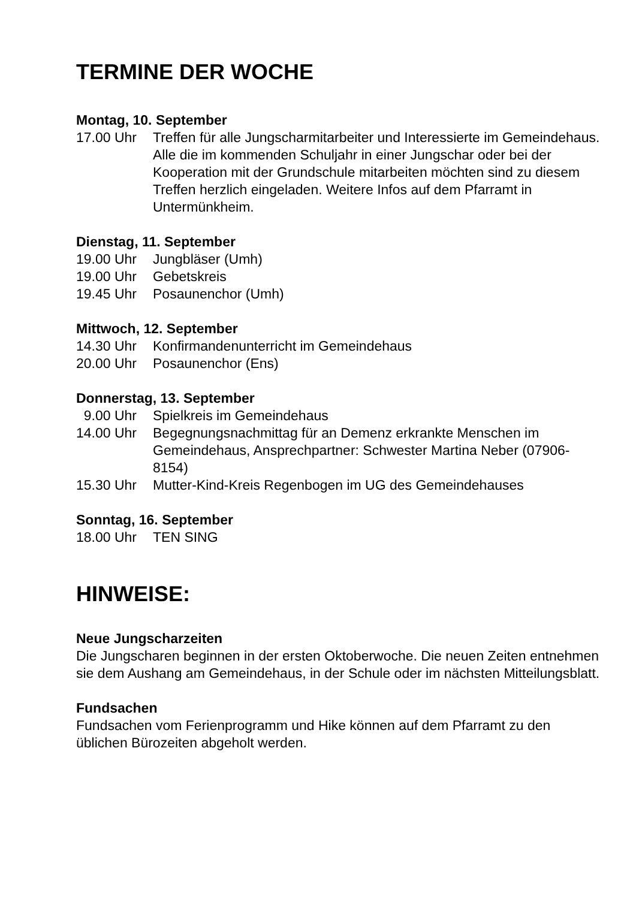TERMINE DER WOCHE
Montag, 10. September
17.00 Uhr Treffen für alle Jungscharmitarbeiter und Interessierte im Gemeindehaus. Alle die im kommenden Schuljahr in einer Jungschar oder bei der Kooperation mit der Grundschule mitarbeiten möchten sind zu diesem Treffen herzlich eingeladen. Weitere Infos auf dem Pfarramt in Untermünkheim.
Dienstag, 11. September
19.00 Uhr Jungbläser (Umh)
19.00 Uhr Gebetskreis
19.45 Uhr Posaunenchor (Umh)
Mittwoch, 12. September
14.30 Uhr Konfirmandenunterricht im Gemeindehaus
20.00 Uhr Posaunenchor (Ens)
Donnerstag, 13. September
9.00 Uhr Spielkreis im Gemeindehaus
14.00 Uhr Begegnungsnachmittag für an Demenz erkrankte Menschen im Gemeindehaus, Ansprechpartner: Schwester Martina Neber (07906-8154)
15.30 Uhr Mutter-Kind-Kreis Regenbogen im UG des Gemeindehauses
Sonntag, 16. September
18.00 Uhr TEN SING
HINWEISE:
Neue Jungscharzeiten
Die Jungscharen beginnen in der ersten Oktoberwoche. Die neuen Zeiten entnehmen sie dem Aushang am Gemeindehaus, in der Schule oder im nächsten Mitteilungsblatt.
Fundsachen
Fundsachen vom Ferienprogramm und Hike können auf dem Pfarramt zu den üblichen Bürozeiten abgeholt werden.